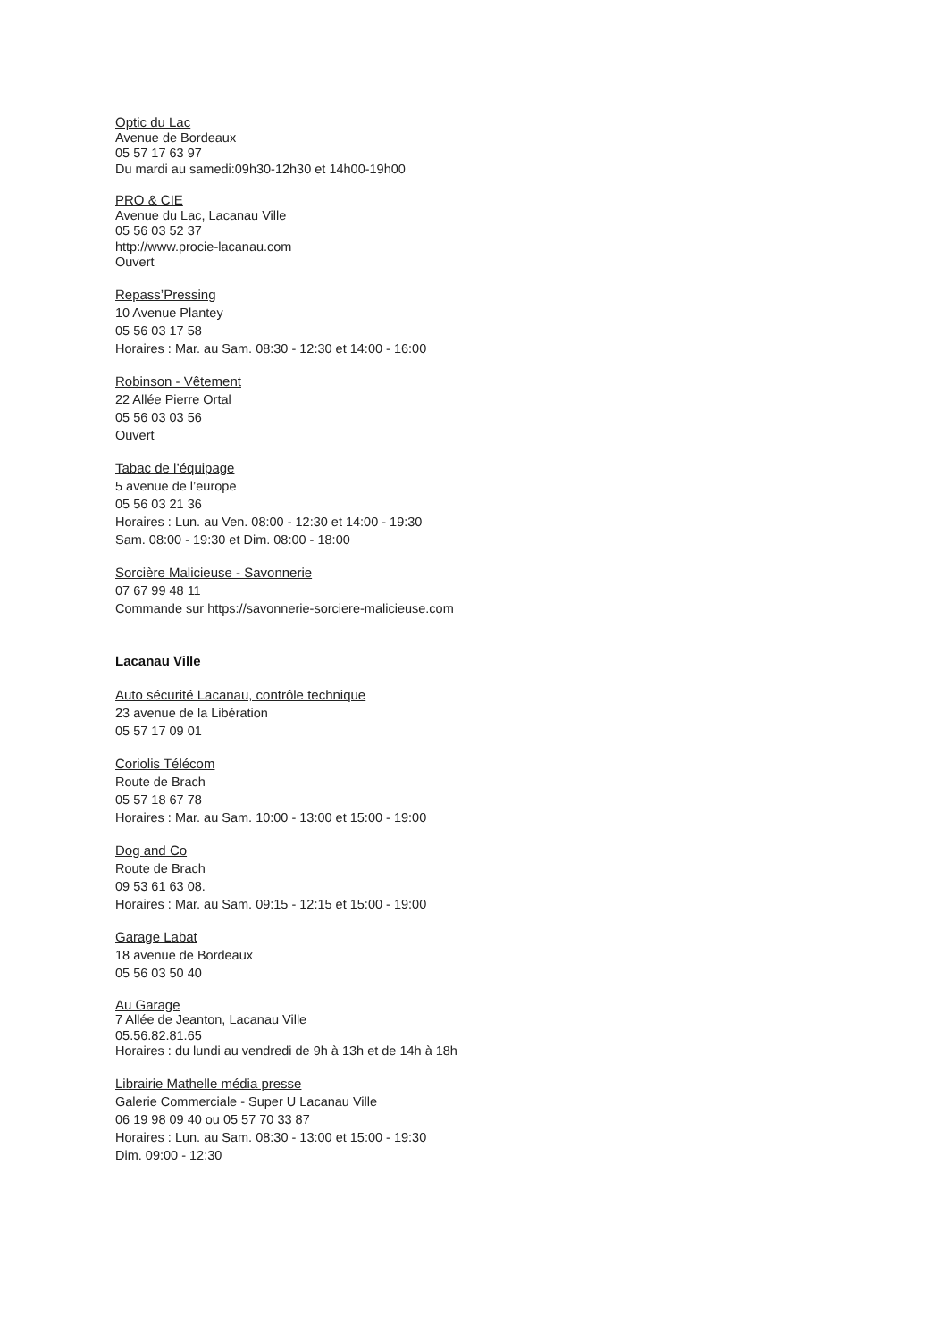Optic du Lac
Avenue de Bordeaux
05 57 17 63 97
Du mardi au samedi:09h30-12h30 et 14h00-19h00
PRO & CIE
Avenue du Lac, Lacanau Ville
05 56 03 52 37
http://www.procie-lacanau.com
Ouvert
Repass’Pressing
10 Avenue Plantey
05 56 03 17 58
Horaires : Mar. au Sam. 08:30 - 12:30 et 14:00 - 16:00
Robinson - Vêtement
22 Allée Pierre Ortal
05 56 03 03 56
Ouvert
Tabac de l’équipage
5 avenue de l’europe
05 56 03 21 36
Horaires : Lun. au Ven. 08:00 - 12:30 et 14:00 - 19:30
Sam. 08:00 - 19:30 et Dim. 08:00 - 18:00
Sorcière Malicieuse - Savonnerie
07 67 99 48 11
Commande sur https://savonnerie-sorciere-malicieuse.com
Lacanau Ville
Auto sécurité Lacanau, contrôle technique
23 avenue de la Libération
05 57 17 09 01
Coriolis Télécom
Route de Brach
05 57 18 67 78
Horaires : Mar. au Sam. 10:00 - 13:00 et 15:00 - 19:00
Dog and Co
Route de Brach
09 53 61 63 08.
Horaires : Mar. au Sam. 09:15 - 12:15 et 15:00 - 19:00
Garage Labat
18 avenue de Bordeaux
05 56 03 50 40
Au Garage
7 Allée de Jeanton, Lacanau Ville
05.56.82.81.65
Horaires : du lundi au vendredi de 9h à 13h et de 14h à 18h
Librairie Mathelle média presse
Galerie Commerciale - Super U Lacanau Ville
06 19 98 09 40 ou 05 57 70 33 87
Horaires : Lun. au Sam. 08:30 - 13:00 et 15:00 - 19:30
Dim. 09:00 - 12:30